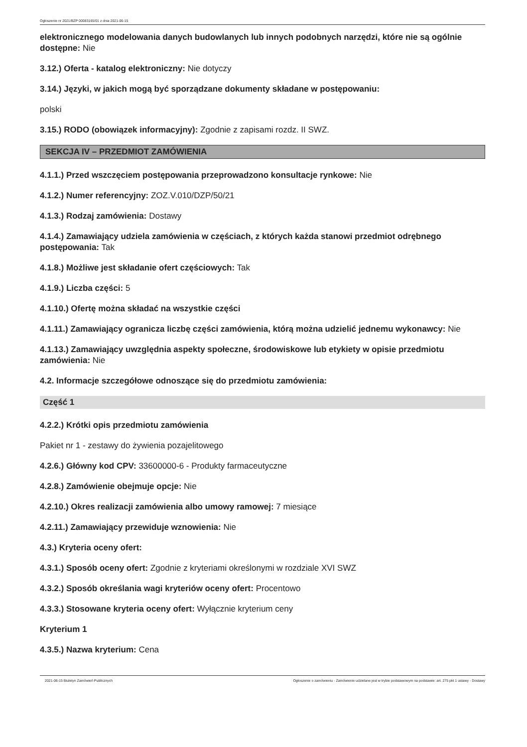Ogłoszenie nr 2021/BZP 00083165/01 z dnia 2021-06-15
elektronicznego modelowania danych budowlanych lub innych podobnych narzędzi, które nie są ogólnie dostępne: Nie
3.12.) Oferta - katalog elektroniczny: Nie dotyczy
3.14.) Języki, w jakich mogą być sporządzane dokumenty składane w postępowaniu:
polski
3.15.) RODO (obowiązek informacyjny): Zgodnie z zapisami rozdz. II SWZ.
SEKCJA IV – PRZEDMIOT ZAMÓWIENIA
4.1.1.) Przed wszczęciem postępowania przeprowadzono konsultacje rynkowe: Nie
4.1.2.) Numer referencyjny: ZOZ.V.010/DZP/50/21
4.1.3.) Rodzaj zamówienia: Dostawy
4.1.4.) Zamawiający udziela zamówienia w częściach, z których każda stanowi przedmiot odrębnego postępowania: Tak
4.1.8.) Możliwe jest składanie ofert częściowych: Tak
4.1.9.) Liczba części: 5
4.1.10.) Ofertę można składać na wszystkie części
4.1.11.) Zamawiający ogranicza liczbę części zamówienia, którą można udzielić jednemu wykonawcy: Nie
4.1.13.) Zamawiający uwzględnia aspekty społeczne, środowiskowe lub etykiety w opisie przedmiotu zamówienia: Nie
4.2. Informacje szczegółowe odnoszące się do przedmiotu zamówienia:
Część 1
4.2.2.) Krótki opis przedmiotu zamówienia
Pakiet nr 1 - zestawy do żywienia pozajelitowego
4.2.6.) Główny kod CPV: 33600000-6 - Produkty farmaceutyczne
4.2.8.) Zamówienie obejmuje opcje: Nie
4.2.10.) Okres realizacji zamówienia albo umowy ramowej: 7 miesiące
4.2.11.) Zamawiający przewiduje wznowienia: Nie
4.3.) Kryteria oceny ofert:
4.3.1.) Sposób oceny ofert: Zgodnie z kryteriami określonymi w rozdziale XVI SWZ
4.3.2.) Sposób określania wagi kryteriów oceny ofert: Procentowo
4.3.3.) Stosowane kryteria oceny ofert: Wyłącznie kryterium ceny
Kryterium 1
4.3.5.) Nazwa kryterium: Cena
2021-06-15 Biuletyn Zamówień Publicznych Ogłoszenie o zamówieniu - Zamówienie udzielane jest w trybie podstawowym na podstawie: art. 275 pkt 1 ustawy - Dostawy